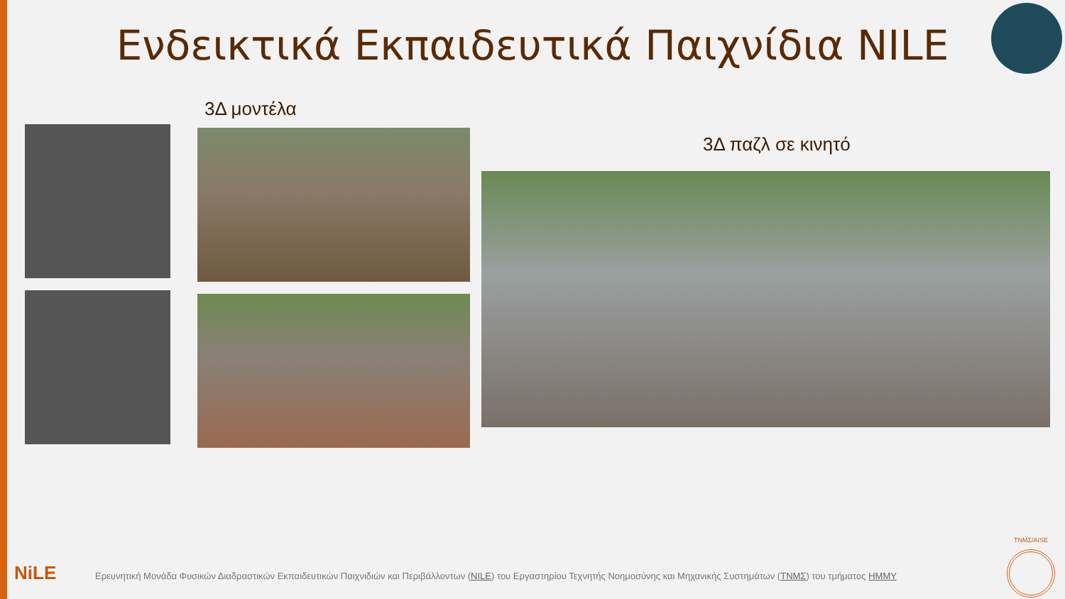Ενδεικτικά Εκπαιδευτικά Παιχνίδια NILE
3Δ μοντέλα
3Δ παζλ σε κινητό
NiLE
Ερευνητική Μονάδα Φυσικών Διαδραστικών Εκπαιδευτικών Παιχνιδιών και Περιβάλλοντων (NILE) του Εργαστηρίου Τεχνητής Νοημοσύνης και Μηχανικής Συστημάτων (ΤΝΜΣ) του τμήματος ΗΜΜΥ
ΤΝΜΣ/AISE